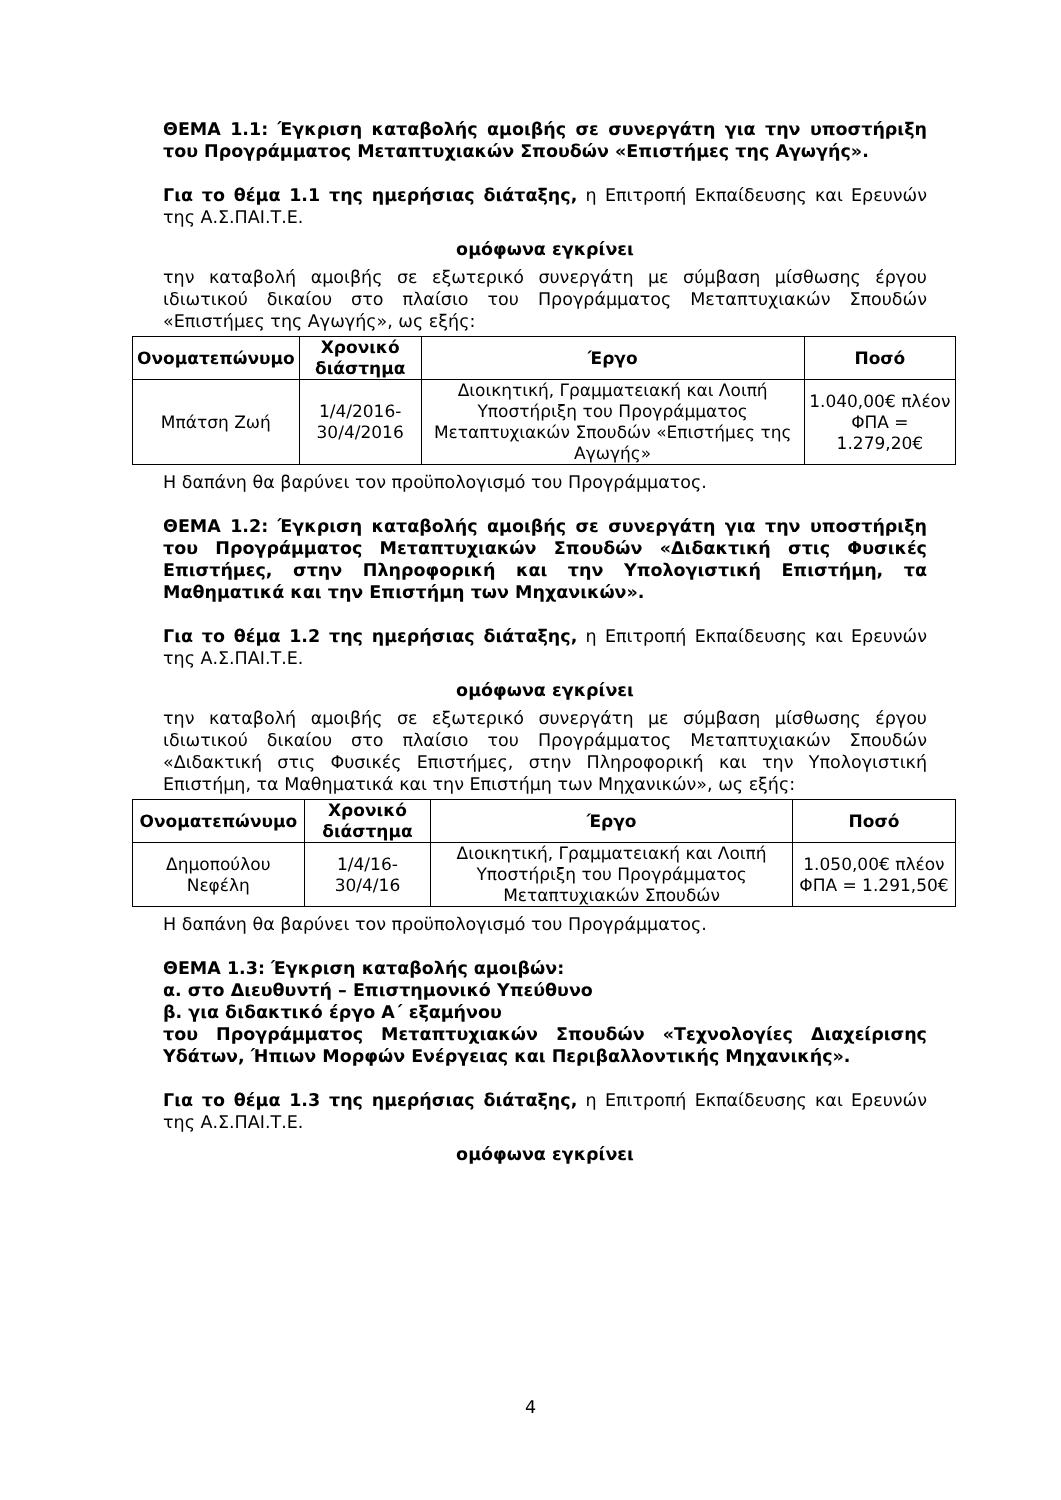ΘΕΜΑ 1.1: Έγκριση καταβολής αμοιβής σε συνεργάτη για την υποστήριξη του Προγράμματος Μεταπτυχιακών Σπουδών «Επιστήμες της Αγωγής».
Για το θέμα 1.1 της ημερήσιας διάταξης, η Επιτροπή Εκπαίδευσης και Ερευνών της Α.Σ.ΠΑΙ.Τ.Ε.
ομόφωνα εγκρίνει
την καταβολή αμοιβής σε εξωτερικό συνεργάτη με σύμβαση μίσθωσης έργου ιδιωτικού δικαίου στο πλαίσιο του Προγράμματος Μεταπτυχιακών Σπουδών «Επιστήμες της Αγωγής», ως εξής:
| Ονοματεπώνυμο | Χρονικό διάστημα | Έργο | Ποσό |
| --- | --- | --- | --- |
| Μπάτση Ζωή | 1/4/2016- 30/4/2016 | Διοικητική, Γραμματειακή και Λοιπή Υποστήριξη του Προγράμματος Μεταπτυχιακών Σπουδών «Επιστήμες της Αγωγής» | 1.040,00€ πλέον ΦΠΑ = 1.279,20€ |
Η δαπάνη θα βαρύνει τον προϋπολογισμό του Προγράμματος.
ΘΕΜΑ 1.2: Έγκριση καταβολής αμοιβής σε συνεργάτη για την υποστήριξη του Προγράμματος Μεταπτυχιακών Σπουδών «Διδακτική στις Φυσικές Επιστήμες, στην Πληροφορική και την Υπολογιστική Επιστήμη, τα Μαθηματικά και την Επιστήμη των Μηχανικών».
Για το θέμα 1.2 της ημερήσιας διάταξης, η Επιτροπή Εκπαίδευσης και Ερευνών της Α.Σ.ΠΑΙ.Τ.Ε.
ομόφωνα εγκρίνει
την καταβολή αμοιβής σε εξωτερικό συνεργάτη με σύμβαση μίσθωσης έργου ιδιωτικού δικαίου στο πλαίσιο του Προγράμματος Μεταπτυχιακών Σπουδών «Διδακτική στις Φυσικές Επιστήμες, στην Πληροφορική και την Υπολογιστική Επιστήμη, τα Μαθηματικά και την Επιστήμη των Μηχανικών», ως εξής:
| Ονοματεπώνυμο | Χρονικό διάστημα | Έργο | Ποσό |
| --- | --- | --- | --- |
| Δημοπούλου Νεφέλη | 1/4/16-30/4/16 | Διοικητική, Γραμματειακή και Λοιπή Υποστήριξη του Προγράμματος Μεταπτυχιακών Σπουδών | 1.050,00€ πλέον ΦΠΑ = 1.291,50€ |
Η δαπάνη θα βαρύνει τον προϋπολογισμό του Προγράμματος.
ΘΕΜΑ 1.3: Έγκριση καταβολής αμοιβών:
α. στο Διευθυντή – Επιστημονικό Υπεύθυνο
β. για διδακτικό έργο Α΄ εξαμήνου
του Προγράμματος Μεταπτυχιακών Σπουδών «Τεχνολογίες Διαχείρισης Υδάτων, Ήπιων Μορφών Ενέργειας και Περιβαλλοντικής Μηχανικής».
Για το θέμα 1.3 της ημερήσιας διάταξης, η Επιτροπή Εκπαίδευσης και Ερευνών της Α.Σ.ΠΑΙ.Τ.Ε.
ομόφωνα εγκρίνει
4